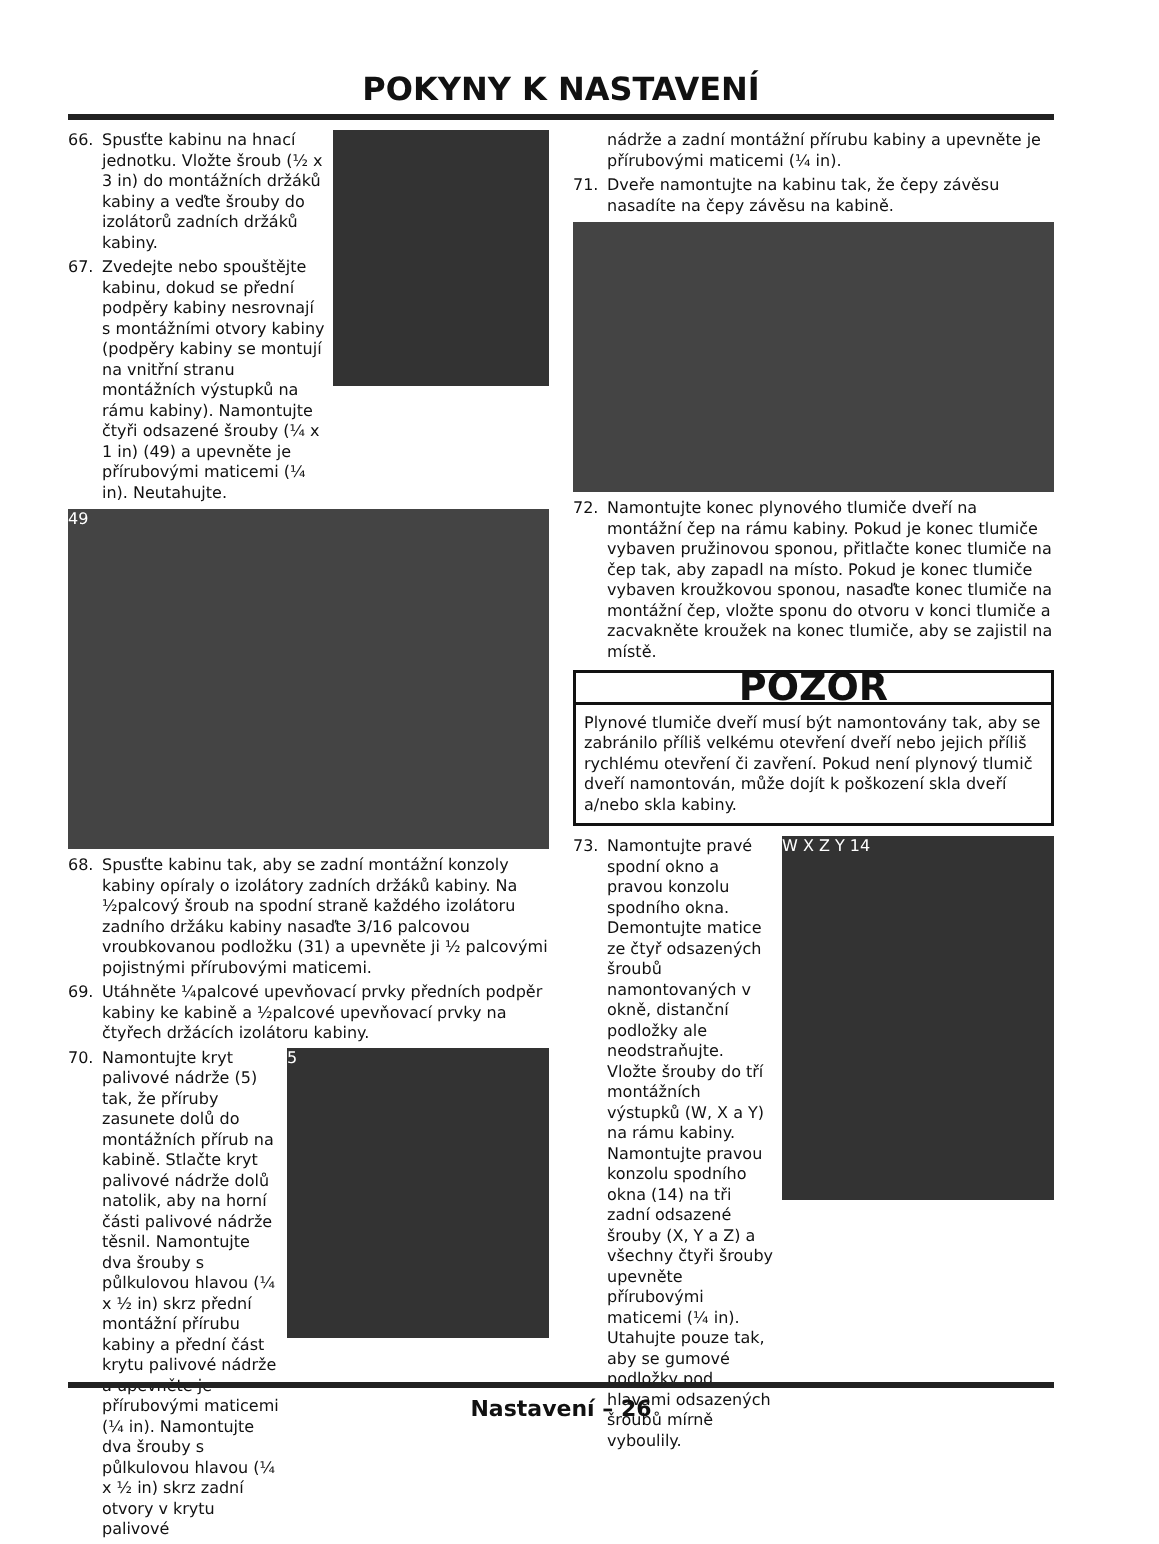POKYNY K NASTAVENÍ
66. Spusťte kabinu na hnací jednotku. Vložte šroub (½ x 3 in) do montážních držáků kabiny a veďte šrouby do izolátorů zadních držáků kabiny.
67. Zvedejte nebo spouštějte kabinu, dokud se přední podpěry kabiny nesrovnají s montážními otvory kabiny (podpěry kabiny se montují na vnitřní stranu montážních výstupků na rámu kabiny). Namontujte čtyři odsazené šrouby (¼ x 1 in) (49) a upevněte je přírubovými maticemi (¼ in). Neutahujte.
49
68. Spusťte kabinu tak, aby se zadní montážní konzoly kabiny opíraly o izolátory zadních držáků kabiny. Na ½palcový šroub na spodní straně každého izolátoru zadního držáku kabiny nasaďte 3/16 palcovou vroubkovanou podložku (31) a upevněte ji ½ palcovými pojistnými přírubovými maticemi.
69. Utáhněte ¼palcové upevňovací prvky předních podpěr kabiny ke kabině a ½palcové upevňovací prvky na čtyřech držácích izolátoru kabiny.
5
70. Namontujte kryt palivové nádrže (5) tak, že příruby zasunete dolů do montážních přírub na kabině. Stlačte kryt palivové nádrže dolů natolik, aby na horní části palivové nádrže těsnil. Namontujte dva šrouby s půlkulovou hlavou (¼ x ½ in) skrz přední montážní přírubu kabiny a přední část krytu palivové nádrže a upevněte je přírubovými maticemi (¼ in). Namontujte dva šrouby s půlkulovou hlavou (¼ x ½ in) skrz zadní otvory v krytu palivové
nádrže a zadní montážní přírubu kabiny a upevněte je přírubovými maticemi (¼ in).
71. Dveře namontujte na kabinu tak, že čepy závěsu nasadíte na čepy závěsu na kabině.
72. Namontujte konec plynového tlumiče dveří na montážní čep na rámu kabiny. Pokud je konec tlumiče vybaven pružinovou sponou, přitlačte konec tlumiče na čep tak, aby zapadl na místo. Pokud je konec tlumiče vybaven kroužkovou sponou, nasaďte konec tlumiče na montážní čep, vložte sponu do otvoru v konci tlumiče a zacvakněte kroužek na konec tlumiče, aby se zajistil na místě.
POZOR
Plynové tlumiče dveří musí být namontovány tak, aby se zabránilo příliš velkému otevření dveří nebo jejich příliš rychlému otevření či zavření. Pokud není plynový tlumič dveří namontován, může dojít k poškození skla dveří a/nebo skla kabiny.
W X Z Y 14
73. Namontujte pravé spodní okno a pravou konzolu spodního okna. Demontujte matice ze čtyř odsazených šroubů namontovaných v okně, distanční podložky ale neodstraňujte. Vložte šrouby do tří montážních výstupků (W, X a Y) na rámu kabiny. Namontujte pravou konzolu spodního okna (14) na tři zadní odsazené šrouby (X, Y a Z) a všechny čtyři šrouby upevněte přírubovými maticemi (¼ in). Utahujte pouze tak, aby se gumové podložky pod hlavami odsazených šroubů mírně vyboulily.
Nastavení – 26